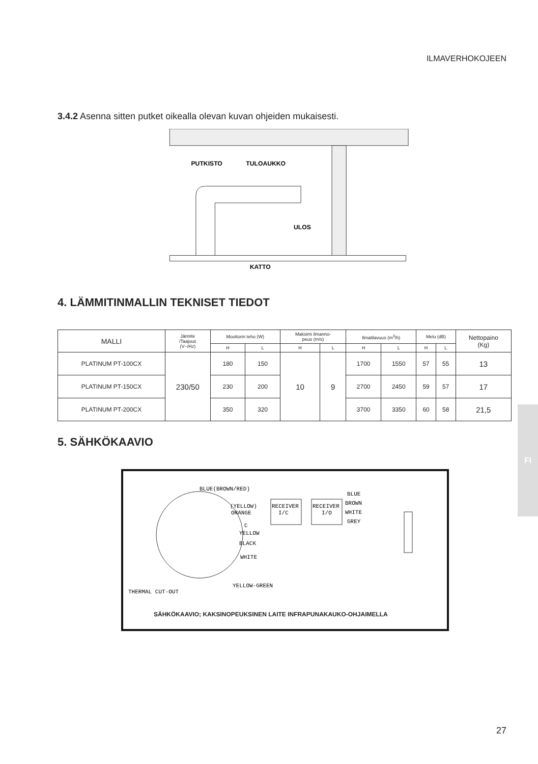ILMAVERHOKOJEEN
FI
3.4.2 Asenna sitten putket oikealla olevan kuvan ohjeiden mukaisesti.
PUTKISTO
TULOAUKKO
ULOS
KATTO
4. LÄMMITINMALLIN TEKNISET TIEDOT
| MALLI | Jännite /Taajuus (V~/Hz) | Moottorin teho (W) | | Maksimi ilmanno- peus (m/s) | | Ilmatilavuus (m<sup>3</sup>/h) | | Melu (dB) | | Nettopaino (Kg) |
| --- | --- | --- | --- | --- | --- | --- | --- | --- | --- | --- |
| | | H | L | H | L | H | L | H | L | |
| PLATINUM PT-100CX | 230/50 | 180 | 150 | 10 | 9 | 1700 | 1550 | 57 | 55 | 13 |
| PLATINUM PT-150CX | | 230 | 200 | | | 2700 | 2450 | 59 | 57 | 17 |
| PLATINUM PT-200CX | | 350 | 320 | | | 3700 | 3350 | 60 | 58 | 21,5 |
5. SÄHKÖKAAVIO
BLUE(BROWN/RED)
(YELLOW)
ORANGE
C
YELLOW
BLACK
WHITE
RECEIVER
I/C
RECEIVER
I/O
BLUE
BROWN
WHITE
GREY
YELLOW-GREEN
THERMAL CUT-OUT
SÄHKÖKAAVIO; KAKSINOPEUKSINEN LAITE INFRAPUNAKAUKO-OHJAIMELLA
27